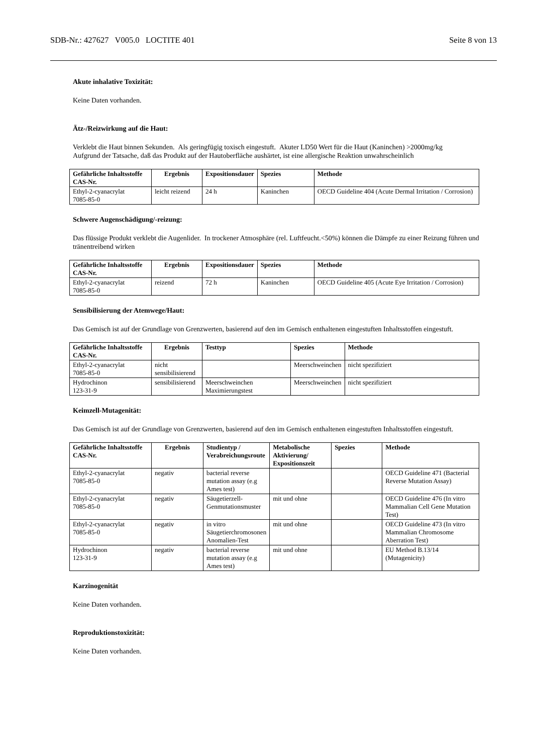SDB-Nr.: 427627 V005.0 LOCTITE 401 Seite 8 von 13
Akute inhalative Toxizität:
Keine Daten vorhanden.
Ätz-/Reizwirkung auf die Haut:
Verklebt die Haut binnen Sekunden. Als geringfügig toxisch eingestuft. Akuter LD50 Wert für die Haut (Kaninchen) >2000mg/kg
Aufgrund der Tatsache, daß das Produkt auf der Hautoberfläche aushärtet, ist eine allergische Reaktion unwahrscheinlich
| Gefährliche Inhaltsstoffe CAS-Nr. | Ergebnis | Expositionsdauer | Spezies | Methode |
| --- | --- | --- | --- | --- |
| Ethyl-2-cyanacrylat 7085-85-0 | leicht reizend | 24 h | Kaninchen | OECD Guideline 404 (Acute Dermal Irritation / Corrosion) |
Schwere Augenschädigung/-reizung:
Das flüssige Produkt verklebt die Augenlider. In trockener Atmosphäre (rel. Luftfeucht.<50%) können die Dämpfe zu einer Reizung führen und tränentreibend wirken
| Gefährliche Inhaltsstoffe CAS-Nr. | Ergebnis | Expositionsdauer | Spezies | Methode |
| --- | --- | --- | --- | --- |
| Ethyl-2-cyanacrylat 7085-85-0 | reizend | 72 h | Kaninchen | OECD Guideline 405 (Acute Eye Irritation / Corrosion) |
Sensibilisierung der Atemwege/Haut:
Das Gemisch ist auf der Grundlage von Grenzwerten, basierend auf den im Gemisch enthaltenen eingestuften Inhaltsstoffen eingestuft.
| Gefährliche Inhaltsstoffe CAS-Nr. | Ergebnis | Testtyp | Spezies | Methode |
| --- | --- | --- | --- | --- |
| Ethyl-2-cyanacrylat 7085-85-0 | nicht sensibilisierend | | Meerschweinchen | nicht spezifiziert |
| Hydrochinon 123-31-9 | sensibilisierend | Meerschweinchen Maximierungstest | Meerschweinchen | nicht spezifiziert |
Keimzell-Mutagenität:
Das Gemisch ist auf der Grundlage von Grenzwerten, basierend auf den im Gemisch enthaltenen eingestuften Inhaltsstoffen eingestuft.
| Gefährliche Inhaltsstoffe CAS-Nr. | Ergebnis | Studientyp / Verabreichungsroute | Metabolische Aktivierung/ Expositionszeit | Spezies | Methode |
| --- | --- | --- | --- | --- | --- |
| Ethyl-2-cyanacrylat 7085-85-0 | negativ | bacterial reverse mutation assay (e.g Ames test) | | | OECD Guideline 471 (Bacterial Reverse Mutation Assay) |
| Ethyl-2-cyanacrylat 7085-85-0 | negativ | Säugetierzell-Genmutationsmuster | mit und ohne | | OECD Guideline 476 (In vitro Mammalian Cell Gene Mutation Test) |
| Ethyl-2-cyanacrylat 7085-85-0 | negativ | in vitro Säugetierchromosonen Anomalien-Test | mit und ohne | | OECD Guideline 473 (In vitro Mammalian Chromosome Aberration Test) |
| Hydrochinon 123-31-9 | negativ | bacterial reverse mutation assay (e.g Ames test) | mit und ohne | | EU Method B.13/14 (Mutagenicity) |
Karzinogenität
Keine Daten vorhanden.
Reproduktionstoxizität:
Keine Daten vorhanden.